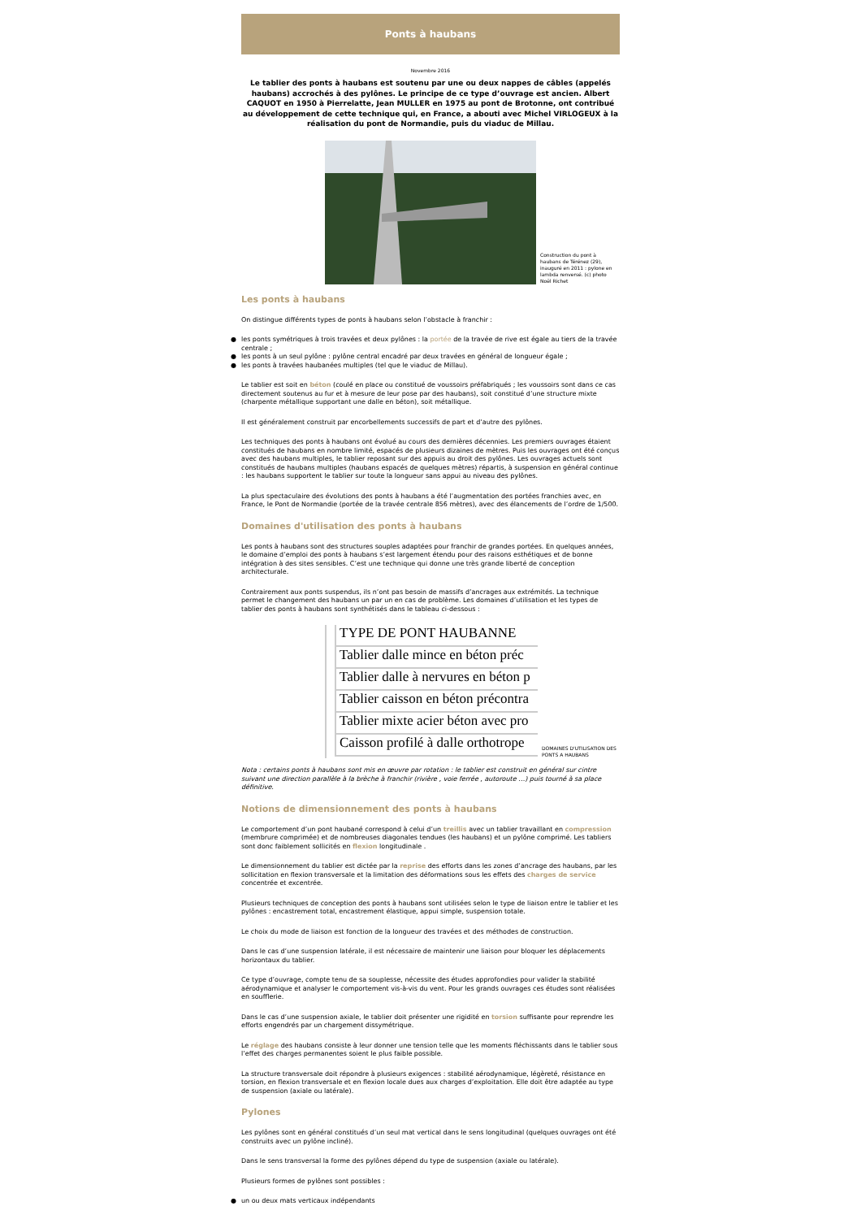Ponts à haubans
Novembre 2016
Le tablier des ponts à haubans est soutenu par une ou deux nappes de câbles (appelés haubans) accrochés à des pylônes. Le principe de ce type d’ouvrage est ancien. Albert CAQUOT en 1950 à Pierrelatte, Jean MULLER en 1975 au pont de Brotonne, ont contribué au développement de cette technique qui, en France, a abouti avec Michel VIRLOGEUX à la réalisation du pont de Normandie, puis du viaduc de Millau.
Construction du pont à haubans de Térénez (29), inauguré en 2011 : pylone en lambda renversé. (c) photo Noël Richet
Les ponts à haubans
On distingue différents types de ponts à haubans selon l’obstacle à franchir :
● les ponts symétriques à trois travées et deux pylônes : la portée de la travée de rive est égale au tiers de la travée centrale ;
● les ponts à un seul pylône : pylône central encadré par deux travées en général de longueur égale ;
● les ponts à travées haubanées multiples (tel que le viaduc de Millau).
Le tablier est soit en béton (coulé en place ou constitué de voussoirs préfabriqués ; les voussoirs sont dans ce cas directement soutenus au fur et à mesure de leur pose par des haubans), soit constitué d’une structure mixte (charpente métallique supportant une dalle en béton), soit métallique.
Il est généralement construit par encorbellements successifs de part et d’autre des pylônes.
Les techniques des ponts à haubans ont évolué au cours des dernières décennies. Les premiers ouvrages étaient constitués de haubans en nombre limité, espacés de plusieurs dizaines de mètres. Puis les ouvrages ont été conçus avec des haubans multiples, le tablier reposant sur des appuis au droit des pylônes. Les ouvrages actuels sont constitués de haubans multiples (haubans espacés de quelques mètres) répartis, à suspension en général continue : les haubans supportent le tablier sur toute la longueur sans appui au niveau des pylônes.
La plus spectaculaire des évolutions des ponts à haubans a été l’augmentation des portées franchies avec, en France, le Pont de Normandie (portée de la travée centrale 856 mètres), avec des élancements de l’ordre de 1/500.
Domaines d'utilisation des ponts à haubans
Les ponts à haubans sont des structures souples adaptées pour franchir de grandes portées. En quelques années, le domaine d’emploi des ponts à haubans s’est largement étendu pour des raisons esthétiques et de bonne intégration à des sites sensibles. C’est une technique qui donne une très grande liberté de conception architecturale.
Contrairement aux ponts suspendus, ils n’ont pas besoin de massifs d’ancrages aux extrémités. La technique permet le changement des haubans un par un en cas de problème. Les domaines d’utilisation et les types de tablier des ponts à haubans sont synthétisés dans le tableau ci-dessous :
TYPE DE PONT HAUBANNE
Tablier dalle mince en béton préc
Tablier dalle à nervures en béton p
Tablier caisson en béton précontra
Tablier mixte acier béton avec pro
Caisson profilé à dalle orthotrope
DOMAINES D'UTILISATION DES PONTS A HAUBANS
Nota : certains ponts à haubans sont mis en œuvre par rotation : le tablier est construit en général sur cintre suivant une direction parallèle à la brèche à franchir (rivière , voie ferrée , autoroute …) puis tourné à sa place définitive.
Notions de dimensionnement des ponts à haubans
Le comportement d’un pont haubané correspond à celui d’un treillis avec un tablier travaillant en compression (membrure comprimée) et de nombreuses diagonales tendues (les haubans) et un pylône comprimé. Les tabliers sont donc faiblement sollicités en flexion longitudinale .
Le dimensionnement du tablier est dictée par la reprise des efforts dans les zones d’ancrage des haubans, par les sollicitation en flexion transversale et la limitation des déformations sous les effets des charges de service concentrée et excentrée.
Plusieurs techniques de conception des ponts à haubans sont utilisées selon le type de liaison entre le tablier et les pylônes : encastrement total, encastrement élastique, appui simple, suspension totale.
Le choix du mode de liaison est fonction de la longueur des travées et des méthodes de construction.
Dans le cas d’une suspension latérale, il est nécessaire de maintenir une liaison pour bloquer les déplacements horizontaux du tablier.
Ce type d’ouvrage, compte tenu de sa souplesse, nécessite des études approfondies pour valider la stabilité aérodynamique et analyser le comportement vis-à-vis du vent. Pour les grands ouvrages ces études sont réalisées en soufflerie.
Dans le cas d’une suspension axiale, le tablier doit présenter une rigidité en torsion suffisante pour reprendre les efforts engendrés par un chargement dissymétrique.
Le réglage des haubans consiste à leur donner une tension telle que les moments fléchissants dans le tablier sous l’effet des charges permanentes soient le plus faible possible.
La structure transversale doit répondre à plusieurs exigences : stabilité aérodynamique, légèreté, résistance en torsion, en flexion transversale et en flexion locale dues aux charges d’exploitation. Elle doit être adaptée au type de suspension (axiale ou latérale).
Pylones
Les pylônes sont en général constitués d’un seul mat vertical dans le sens longitudinal (quelques ouvrages ont été construits avec un pylône incliné).
Dans le sens transversal la forme des pylônes dépend du type de suspension (axiale ou latérale).
Plusieurs formes de pylônes sont possibles :
● un ou deux mats verticaux indépendants